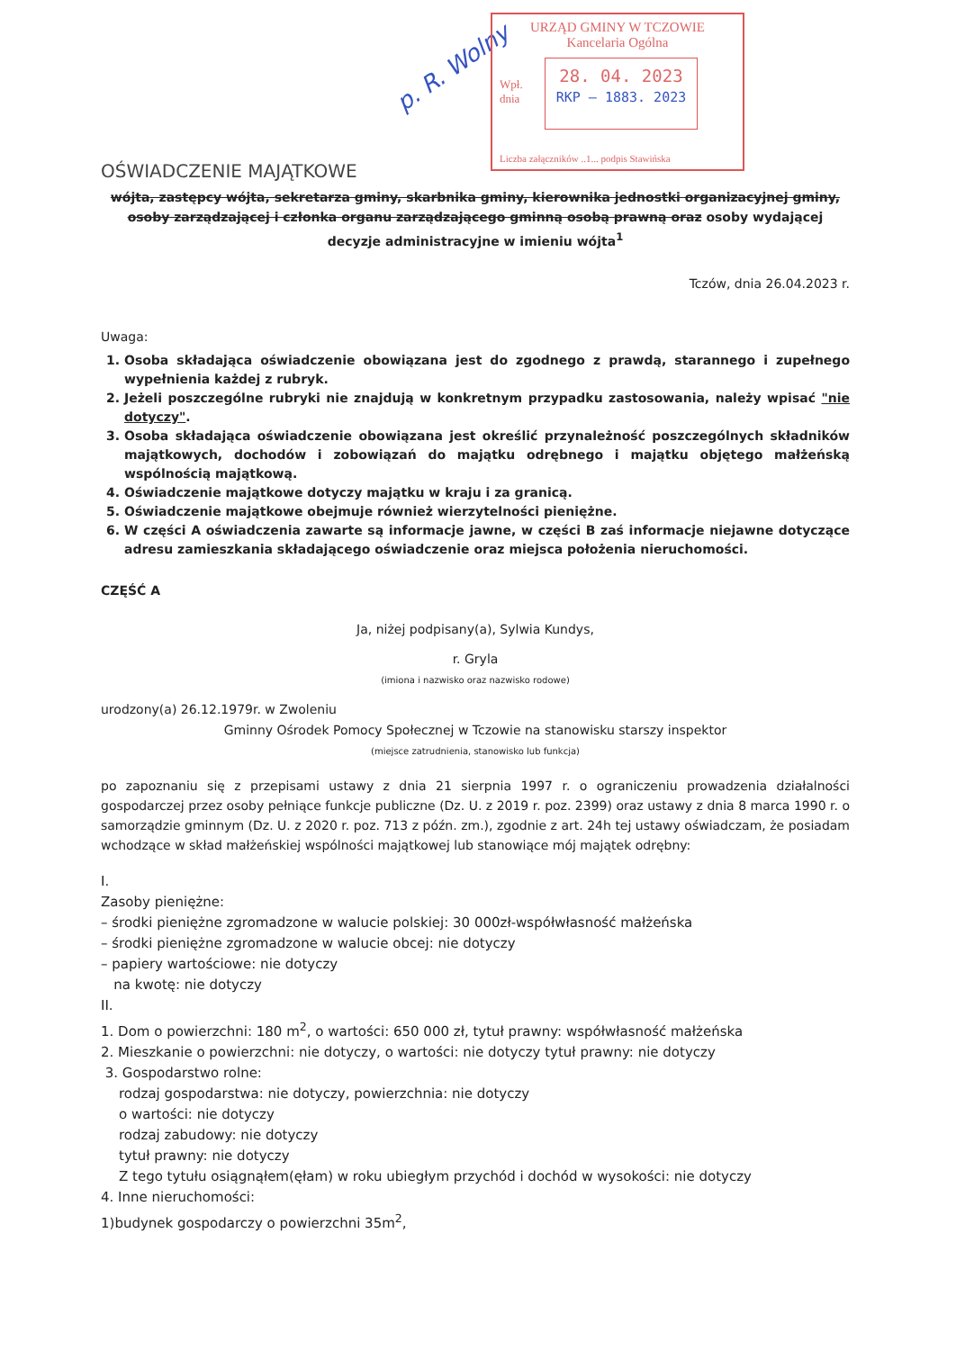p. R. Wolny
URZĄD GMINY W TCZOWIE
Kancelaria Ogólna
Wpł.
dnia
28. 04. 2023
RKP – 1883. 2023
Liczba załączników ..1... podpis Stawińska
OŚWIADCZENIE MAJĄTKOWE
wójta, zastępcy wójta, sekretarza gminy, skarbnika gminy, kierownika jednostki organizacyjnej gminy, osoby zarządzającej i członka organu zarządzającego gminną osobą prawną oraz osoby wydającej decyzje administracyjne w imieniu wójta<sup>1</sup>
Tczów, dnia 26.04.2023 r.
Uwaga:
1. Osoba składająca oświadczenie obowiązana jest do zgodnego z prawdą, starannego i zupełnego wypełnienia każdej z rubryk.
2. Jeżeli poszczególne rubryki nie znajdują w konkretnym przypadku zastosowania, należy wpisać "nie dotyczy".
3. Osoba składająca oświadczenie obowiązana jest określić przynależność poszczególnych składników majątkowych, dochodów i zobowiązań do majątku odrębnego i majątku objętego małżeńską wspólnością majątkową.
4. Oświadczenie majątkowe dotyczy majątku w kraju i za granicą.
5. Oświadczenie majątkowe obejmuje również wierzytelności pieniężne.
6. W części A oświadczenia zawarte są informacje jawne, w części B zaś informacje niejawne dotyczące adresu zamieszkania składającego oświadczenie oraz miejsca położenia nieruchomości.
CZĘŚĆ A
Ja, niżej podpisany(a), Sylwia Kundys,
r. Gryla
(imiona i nazwisko oraz nazwisko rodowe)
urodzony(a) 26.12.1979r. w Zwoleniu
Gminny Ośrodek Pomocy Społecznej w Tczowie na stanowisku starszy inspektor
(miejsce zatrudnienia, stanowisko lub funkcja)
po zapoznaniu się z przepisami ustawy z dnia 21 sierpnia 1997 r. o ograniczeniu prowadzenia działalności gospodarczej przez osoby pełniące funkcje publiczne (Dz. U. z 2019 r. poz. 2399) oraz ustawy z dnia 8 marca 1990 r. o samorządzie gminnym (Dz. U. z 2020 r. poz. 713 z późn. zm.), zgodnie z art. 24h tej ustawy oświadczam, że posiadam wchodzące w skład małżeńskiej wspólności majątkowej lub stanowiące mój majątek odrębny:
I.
Zasoby pieniężne:
– środki pieniężne zgromadzone w walucie polskiej: 30 000zł-współwłasność małżeńska
– środki pieniężne zgromadzone w walucie obcej: nie dotyczy
– papiery wartościowe: nie dotyczy
na kwotę: nie dotyczy
II.
1. Dom o powierzchni: 180 m<sup>2</sup>, o wartości: 650 000 zł, tytuł prawny: współwłasność małżeńska
2. Mieszkanie o powierzchni: nie dotyczy, o wartości: nie dotyczy tytuł prawny: nie dotyczy
3. Gospodarstwo rolne:
rodzaj gospodarstwa: nie dotyczy, powierzchnia: nie dotyczy
o wartości: nie dotyczy
rodzaj zabudowy: nie dotyczy
tytuł prawny: nie dotyczy
Z tego tytułu osiągnąłem(ęłam) w roku ubiegłym przychód i dochód w wysokości: nie dotyczy
4. Inne nieruchomości:
1)budynek gospodarczy o powierzchni 35m<sup>2</sup>,